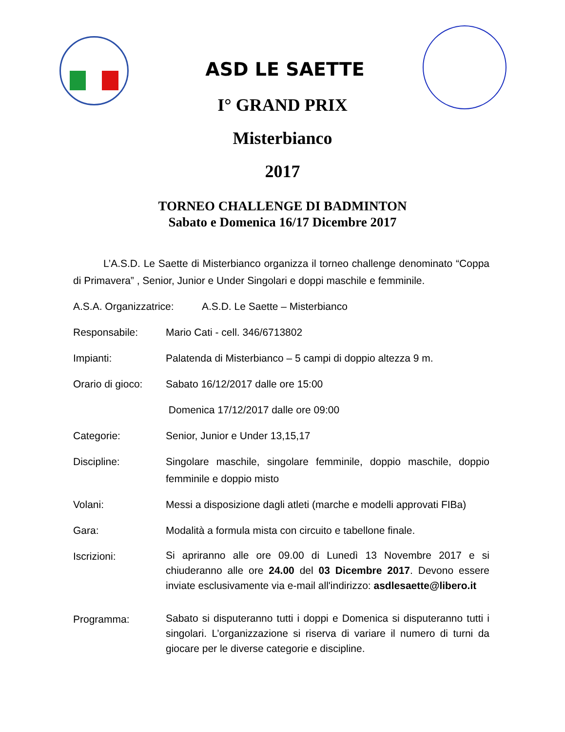ASD LE SAETTE
I° GRAND PRIX
Misterbianco
2017
TORNEO CHALLENGE DI BADMINTON
Sabato e Domenica 16/17 Dicembre 2017
L’A.S.D. Le Saette di Misterbianco organizza il torneo challenge denominato “Coppa di Primavera” , Senior, Junior e Under Singolari e doppi maschile e femminile.
A.S.A. Organizzatrice:
A.S.D. Le Saette – Misterbianco
Responsabile: Mario Cati - cell. 346/6713802
Impianti: Palatenda di Misterbianco – 5 campi di doppio altezza 9 m.
Orario di gioco:
Sabato 16/12/2017 dalle ore 15:00
Domenica 17/12/2017 dalle ore 09:00
Categorie: Senior, Junior e Under 13,15,17
Discipline: Singolare maschile, singolare femminile, doppio maschile, doppio femminile e doppio misto
Volani: Messi a disposizione dagli atleti (marche e modelli approvati FIBa)
Gara: Modalità a formula mista con circuito e tabellone finale.
Iscrizioni:
Si apriranno alle ore 09.00 di Lunedì 13 Novembre 2017 e si chiuderanno alle ore 24.00 del 03 Dicembre 2017. Devono essere inviate esclusivamente via e-mail all'indirizzo: asdlesaette@libero.it
Programma:
Sabato si disputeranno tutti i doppi e Domenica si disputeranno tutti i singolari. L’organizzazione si riserva di variare il numero di turni da giocare per le diverse categorie e discipline.